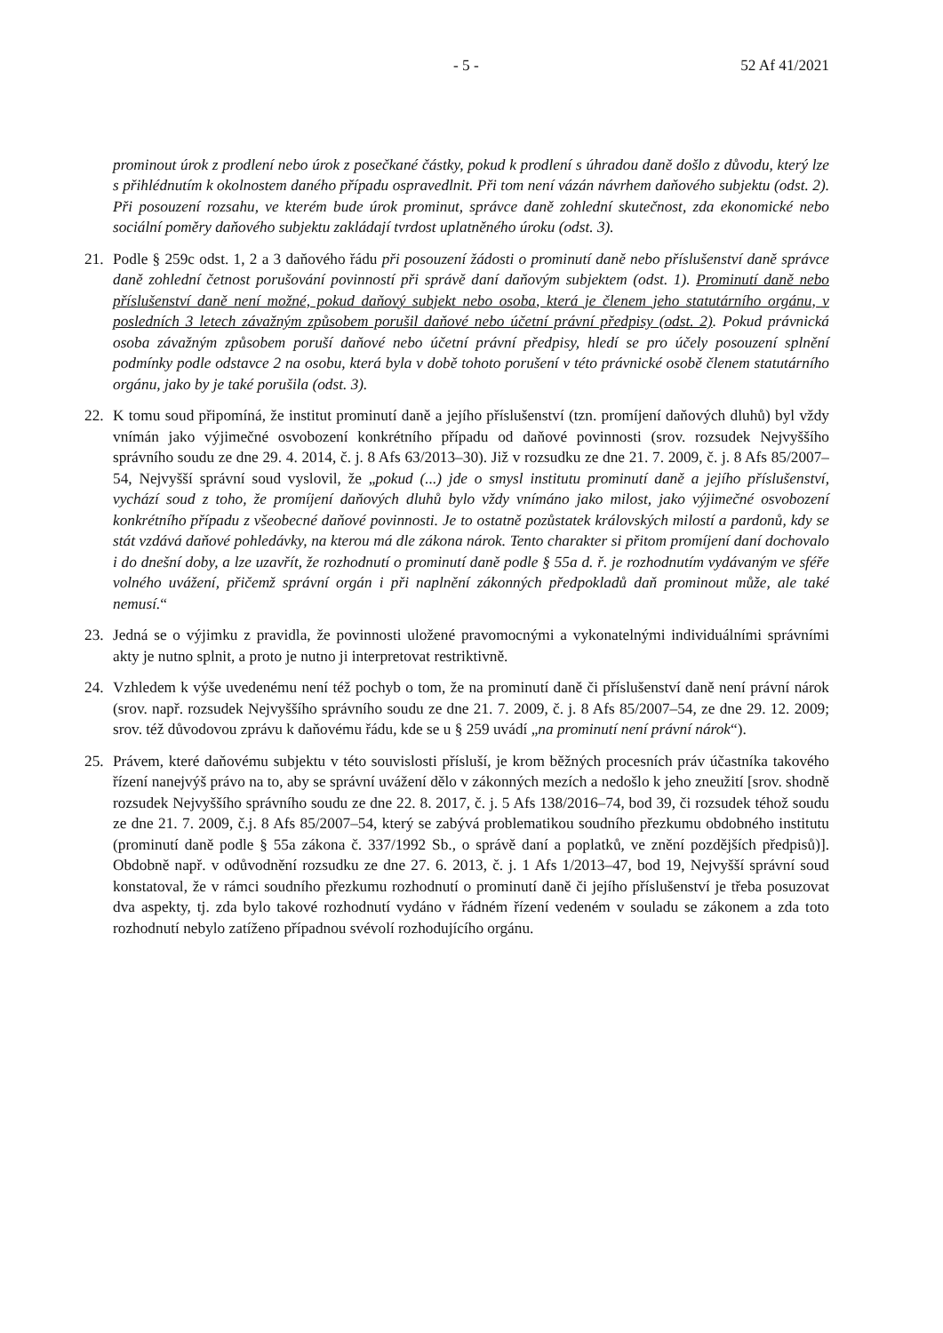- 5 - 52 Af 41/2021
prominout úrok z prodlení nebo úrok z posečkané částky, pokud k prodlení s úhradou daně došlo z důvodu, který lze s přihlédnutím k okolnostem daného případu ospravedlnit. Při tom není vázán návrhem daňového subjektu (odst. 2). Při posouzení rozsahu, ve kterém bude úrok prominut, správce daně zohlední skutečnost, zda ekonomické nebo sociální poměry daňového subjektu zakládají tvrdost uplatněného úroku (odst. 3).
21. Podle § 259c odst. 1, 2 a 3 daňového řádu při posouzení žádosti o prominutí daně nebo příslušenství daně správce daně zohlední četnost porušování povinností při správě daní daňovým subjektem (odst. 1). Prominutí daně nebo příslušenství daně není možné, pokud daňový subjekt nebo osoba, která je členem jeho statutárního orgánu, v posledních 3 letech závažným způsobem porušil daňové nebo účetní právní předpisy (odst. 2). Pokud právnická osoba závažným způsobem poruší daňové nebo účetní právní předpisy, hledí se pro účely posouzení splnění podmínky podle odstavce 2 na osobu, která byla v době tohoto porušení v této právnické osobě členem statutárního orgánu, jako by je také porušila (odst. 3).
22. K tomu soud připomíná, že institut prominutí daně a jejího příslušenství (tzn. promíjení daňových dluhů) byl vždy vnímán jako výjimečné osvobození konkrétního případu od daňové povinnosti (srov. rozsudek Nejvyššího správního soudu ze dne 29. 4. 2014, č. j. 8 Afs 63/2013–30). Již v rozsudku ze dne 21. 7. 2009, č. j. 8 Afs 85/2007–54, Nejvyšší správní soud vyslovil, že „pokud (...) jde o smysl institutu prominutí daně a jejího příslušenství, vychází soud z toho, že promíjení daňových dluhů bylo vždy vnímáno jako milost, jako výjimečné osvobození konkrétního případu z všeobecné daňové povinnosti. Je to ostatně pozůstatek královských milostí a pardonů, kdy se stát vzdává daňové pohledávky, na kterou má dle zákona nárok. Tento charakter si přitom promíjení daní dochovalo i do dnešní doby, a lze uzavřít, že rozhodnutí o prominutí daně podle § 55a d. ř. je rozhodnutím vydávaným ve sféře volného uvážení, přičemž správní orgán i při naplnění zákonných předpokladů daň prominout může, ale také nemusí.“
23. Jedná se o výjimku z pravidla, že povinnosti uložené pravomocnými a vykonatelnými individuálními správními akty je nutno splnit, a proto je nutno ji interpretovat restriktivně.
24. Vzhledem k výše uvedenému není též pochyb o tom, že na prominutí daně či příslušenství daně není právní nárok (srov. např. rozsudek Nejvyššího správního soudu ze dne 21. 7. 2009, č. j. 8 Afs 85/2007–54, ze dne 29. 12. 2009; srov. též důvodovou zprávu k daňovému řádu, kde se u § 259 uvádí „na prominutí není právní nárok“).
25. Právem, které daňovému subjektu v této souvislosti přísluší, je krom běžných procesních práv účastníka takového řízení nanejvýš právo na to, aby se správní uvážení dělo v zákonných mezích a nedošlo k jeho zneužití [srov. shodně rozsudek Nejvyššího správního soudu ze dne 22. 8. 2017, č. j. 5 Afs 138/2016–74, bod 39, či rozsudek téhož soudu ze dne 21. 7. 2009, č.j. 8 Afs 85/2007–54, který se zabývá problematikou soudního přezkumu obdobného institutu (prominutí daně podle § 55a zákona č. 337/1992 Sb., o správě daní a poplatků, ve znění pozdějších předpisů)]. Obdobně např. v odůvodnění rozsudku ze dne 27. 6. 2013, č. j. 1 Afs 1/2013–47, bod 19, Nejvyšší správní soud konstatoval, že v rámci soudního přezkumu rozhodnutí o prominutí daně či jejího příslušenství je třeba posuzovat dva aspekty, tj. zda bylo takové rozhodnutí vydáno v řádném řízení vedeném v souladu se zákonem a zda toto rozhodnutí nebylo zatíženo případnou svévolí rozhodujícího orgánu.